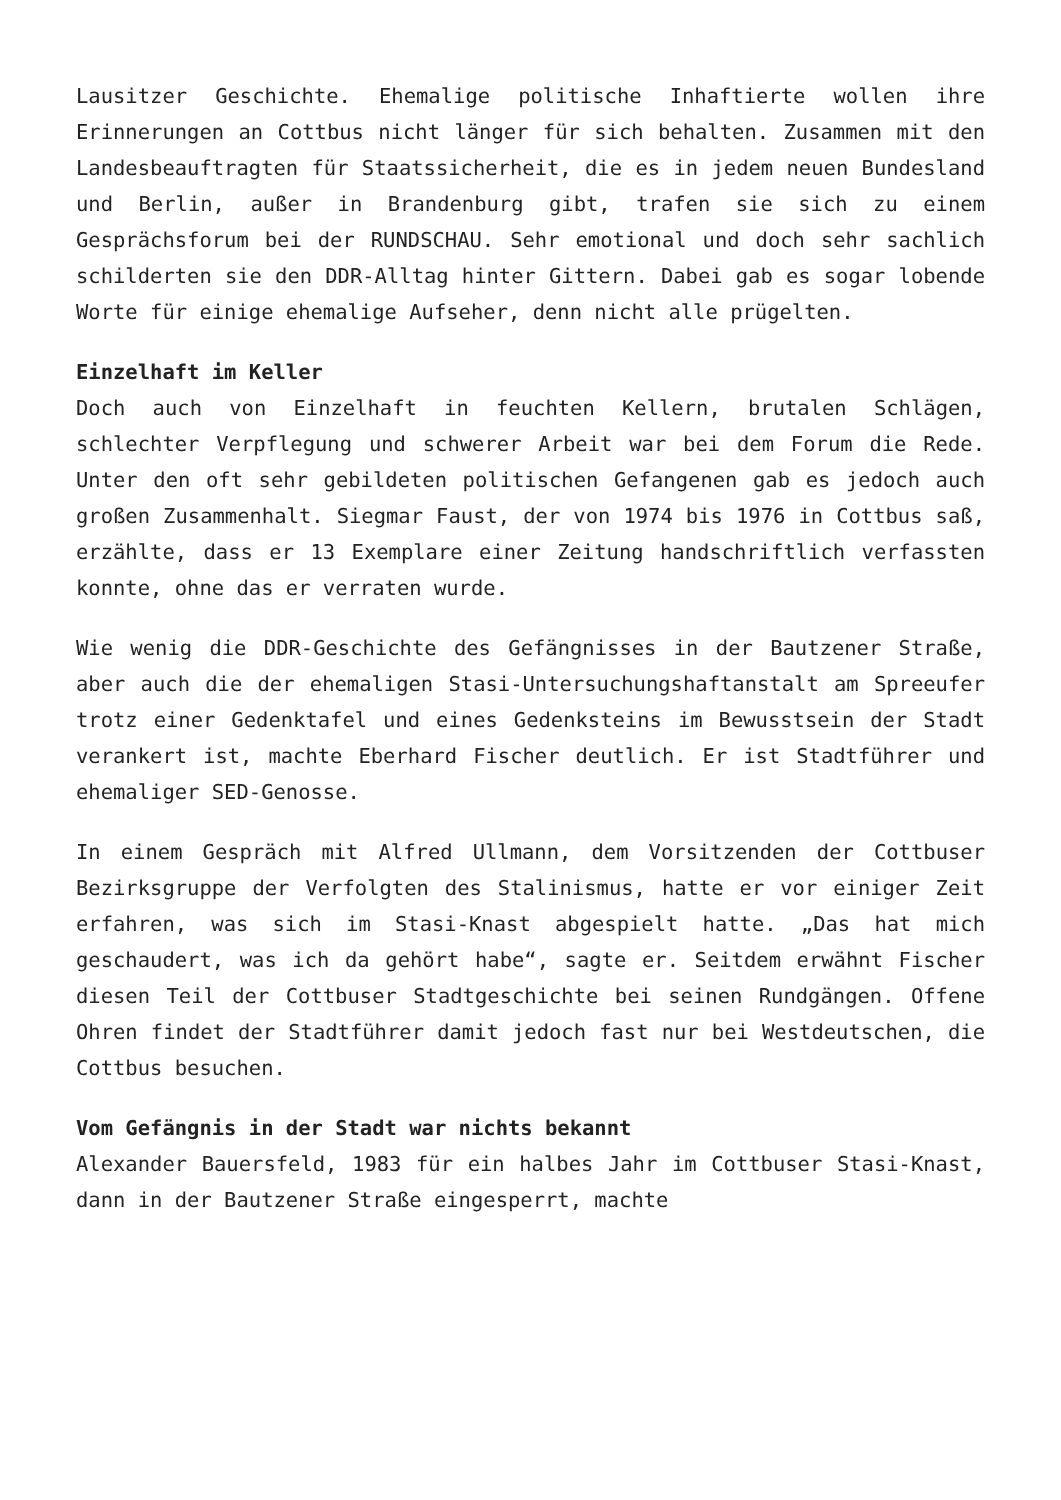Lausitzer Geschichte. Ehemalige politische Inhaftierte wollen ihre Erinnerungen an Cottbus nicht länger für sich behalten. Zusammen mit den Landesbeauftragten für Staatssicherheit, die es in jedem neuen Bundesland und Berlin, außer in Brandenburg gibt, trafen sie sich zu einem Gesprächsforum bei der RUNDSCHAU. Sehr emotional und doch sehr sachlich schilderten sie den DDR-Alltag hinter Gittern. Dabei gab es sogar lobende Worte für einige ehemalige Aufseher, denn nicht alle prügelten.
Einzelhaft im Keller
Doch auch von Einzelhaft in feuchten Kellern, brutalen Schlägen, schlechter Verpflegung und schwerer Arbeit war bei dem Forum die Rede. Unter den oft sehr gebildeten politischen Gefangenen gab es jedoch auch großen Zusammenhalt. Siegmar Faust, der von 1974 bis 1976 in Cottbus saß, erzählte, dass er 13 Exemplare einer Zeitung handschriftlich verfassten konnte, ohne das er verraten wurde.
Wie wenig die DDR-Geschichte des Gefängnisses in der Bautzener Straße, aber auch die der ehemaligen Stasi-Untersuchungshaftanstalt am Spreeufer trotz einer Gedenktafel und eines Gedenksteins im Bewusstsein der Stadt verankert ist, machte Eberhard Fischer deutlich. Er ist Stadtführer und ehemaliger SED-Genosse.
In einem Gespräch mit Alfred Ullmann, dem Vorsitzenden der Cottbuser Bezirksgruppe der Verfolgten des Stalinismus, hatte er vor einiger Zeit erfahren, was sich im Stasi-Knast abgespielt hatte. „Das hat mich geschaudert, was ich da gehört habe“, sagte er. Seitdem erwähnt Fischer diesen Teil der Cottbuser Stadtgeschichte bei seinen Rundgängen. Offene Ohren findet der Stadtführer damit jedoch fast nur bei Westdeutschen, die Cottbus besuchen.
Vom Gefängnis in der Stadt war nichts bekannt
Alexander Bauersfeld, 1983 für ein halbes Jahr im Cottbuser Stasi-Knast, dann in der Bautzener Straße eingesperrt, machte